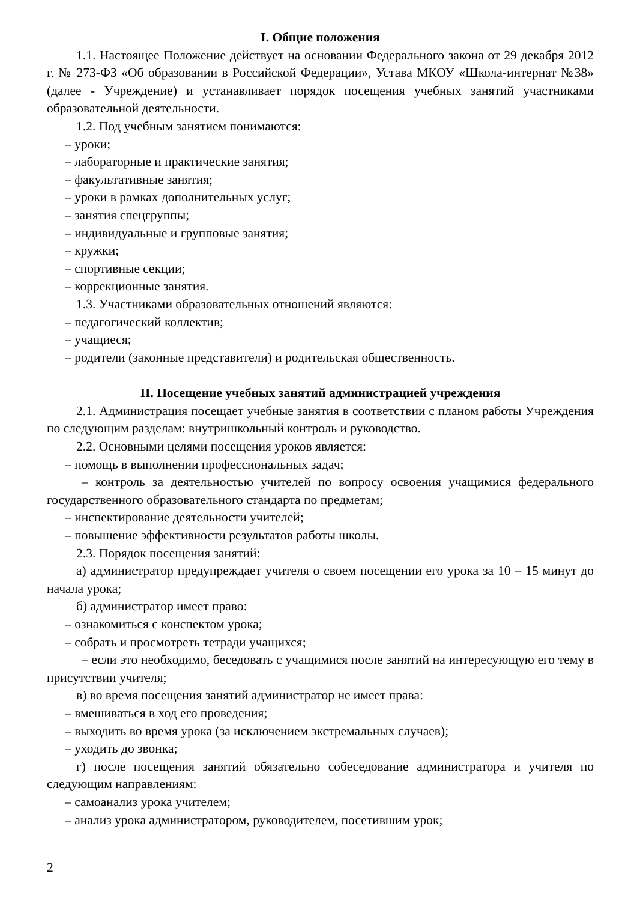I. Общие положения
1.1. Настоящее Положение действует на основании Федерального закона от 29 декабря 2012 г. № 273-ФЗ «Об образовании в Российской Федерации», Устава МКОУ «Школа-интернат №38» (далее - Учреждение) и устанавливает порядок посещения учебных занятий участниками образовательной деятельности.
1.2. Под учебным занятием понимаются:
– уроки;
– лабораторные и практические занятия;
– факультативные занятия;
– уроки в рамках дополнительных услуг;
– занятия спецгруппы;
– индивидуальные и групповые занятия;
– кружки;
– спортивные секции;
– коррекционные занятия.
1.3. Участниками образовательных отношений являются:
– педагогический коллектив;
– учащиеся;
– родители (законные представители) и родительская общественность.
II. Посещение учебных занятий администрацией учреждения
2.1. Администрация посещает учебные занятия в соответствии с планом работы Учреждения по следующим разделам: внутришкольный контроль и руководство.
2.2. Основными целями посещения уроков является:
– помощь в выполнении профессиональных задач;
– контроль за деятельностью учителей по вопросу освоения учащимися федерального государственного образовательного стандарта по предметам;
– инспектирование деятельности учителей;
– повышение эффективности результатов работы школы.
2.3. Порядок посещения занятий:
а) администратор предупреждает учителя о своем посещении его урока за 10 – 15 минут до начала урока;
б) администратор имеет право:
– ознакомиться с конспектом урока;
– собрать и просмотреть тетради учащихся;
– если это необходимо, беседовать с учащимися после занятий на интересующую его тему в присутствии учителя;
в) во время посещения занятий администратор не имеет права:
– вмешиваться в ход его проведения;
– выходить во время урока (за исключением экстремальных случаев);
– уходить до звонка;
г) после посещения занятий обязательно собеседование администратора и учителя по следующим направлениям:
– самоанализ урока учителем;
– анализ урока администратором, руководителем, посетившим урок;
2